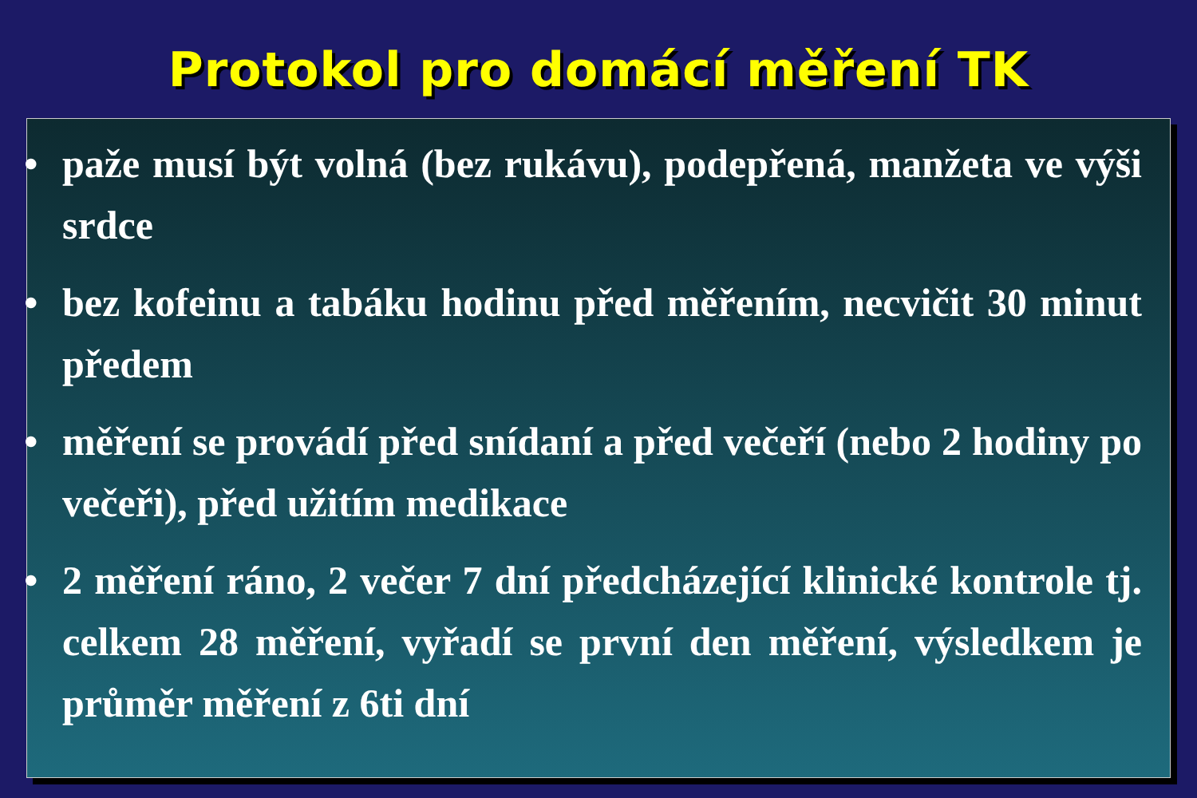Protokol pro domácí měření TK
• paže musí být volná (bez rukávu), podepřená, manžeta ve výši srdce
• bez kofeinu a tabáku hodinu před měřením, necvičit 30 minut předem
• měření se provádí před snídaní a před večeří (nebo 2 hodiny po večeři), před užitím medikace
• 2 měření ráno, 2 večer 7 dní předcházející klinické kontrole tj. celkem 28 měření, vyřadí se první den měření, výsledkem je průměr měření z 6ti dní